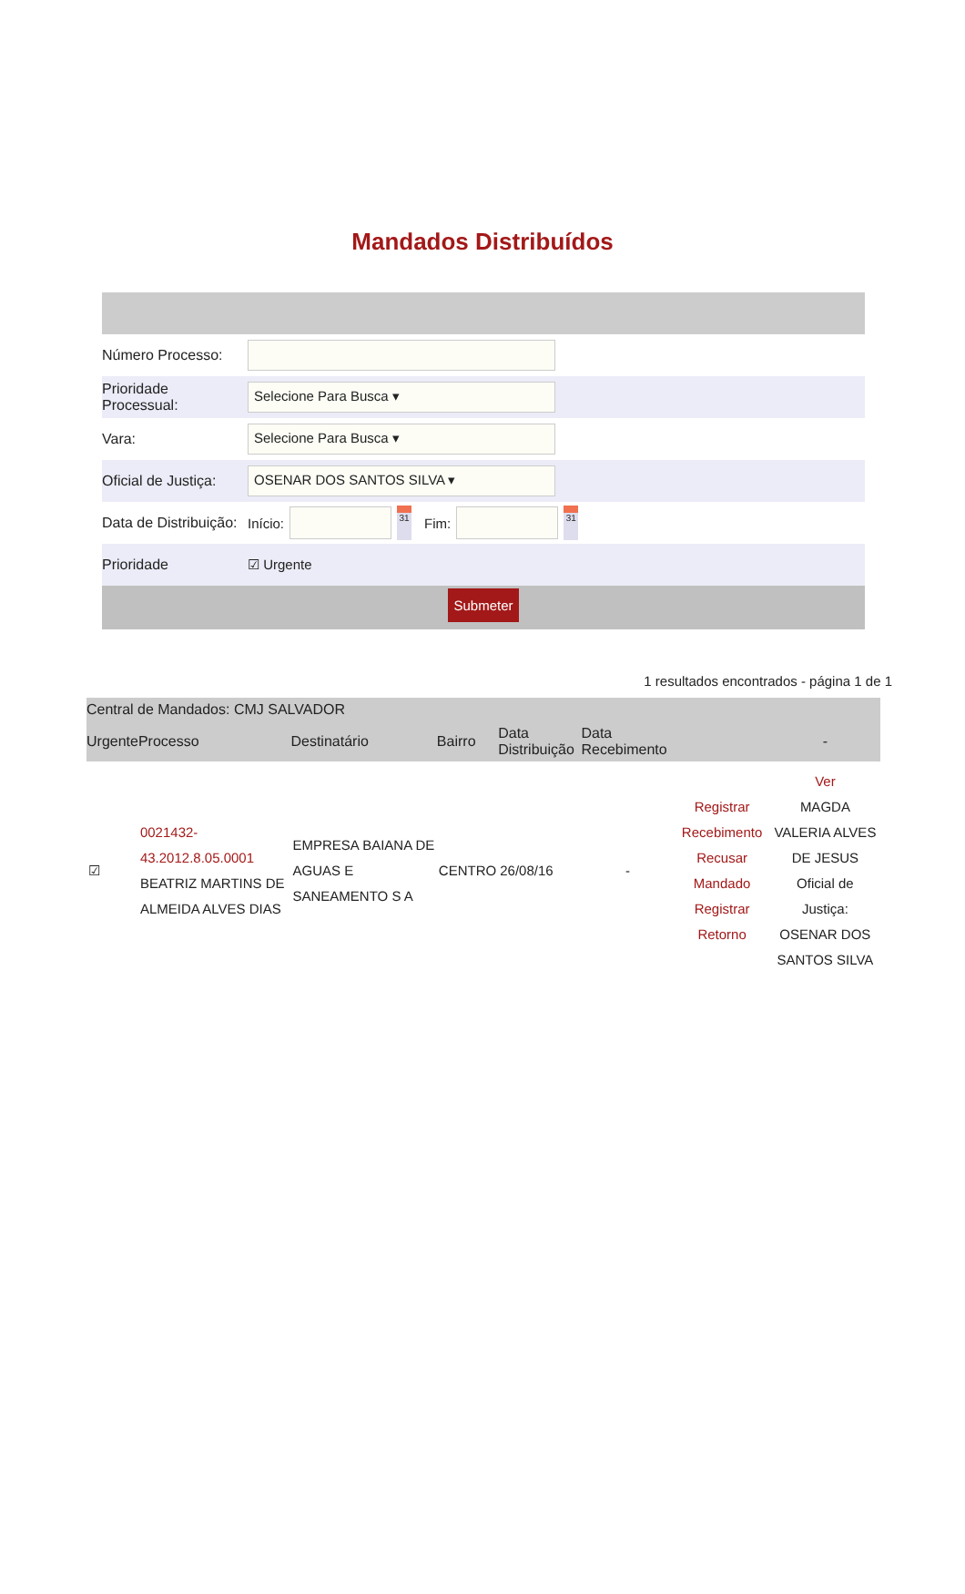Mandados Distribuídos
Número Processo:
Prioridade Processual:
Selecione Para Busca ▾
Vara:
Selecione Para Busca ▾
Oficial de Justiça:
OSENAR DOS SANTOS SILVA ▾
Data de Distribuição:
Início:
31
Fim:
31
Prioridade
☑ Urgente
Submeter
1 resultados encontrados - página 1 de 1
| Central de Mandados: CMJ SALVADOR | | | | | | | |
| --- | --- | --- | --- | --- | --- | --- | --- |
| Urgente | Processo | Destinatário | Bairro | Data Distribuição | Data Recebimento | | - |
| ☑ | 0021432-43.2012.8.05.0001 BEATRIZ MARTINS DE ALMEIDA ALVES DIAS | EMPRESA BAIANA DE AGUAS E SANEAMENTO S A | CENTRO | 26/08/16 | - | Registrar Recebimento Recusar Mandado Registrar Retorno | Ver MAGDA VALERIA ALVES DE JESUS Oficial de Justiça: OSENAR DOS SANTOS SILVA |